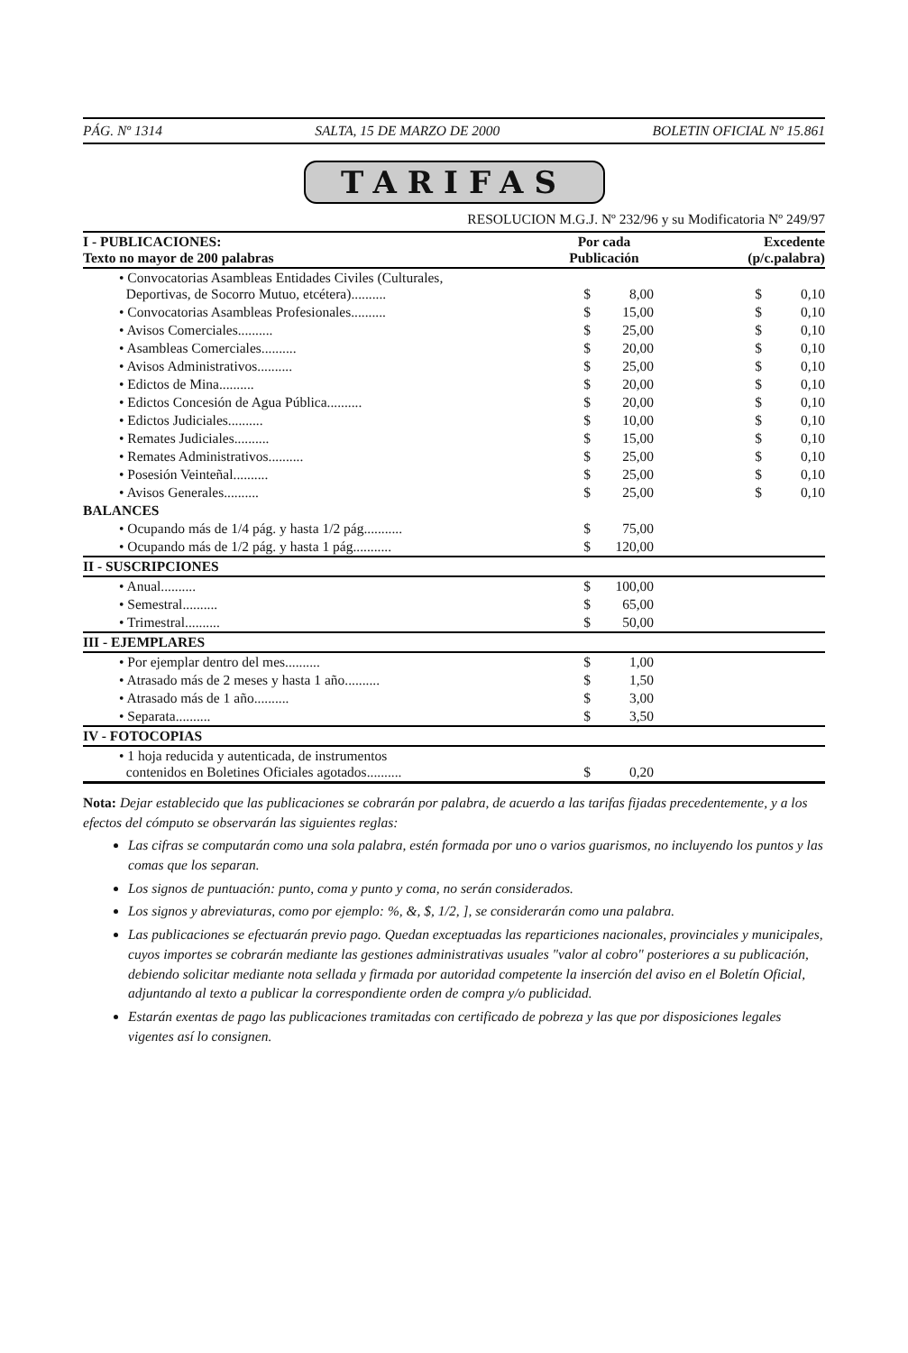PÁG. Nº 1314 SALTA, 15 DE MARZO DE 2000 BOLETIN OFICIAL Nº 15.861
TARIFAS
RESOLUCION M.G.J. Nº 232/96 y su Modificatoria Nº 249/97
| I - PUBLICACIONES: Texto no mayor de 200 palabras | Por cada Publicación | | Excedente (p/c.palabra) | |
| --- | --- | --- | --- | --- |
| • Convocatorias Asambleas Entidades Civiles (Culturales, Deportivas, de Socorro Mutuo, etcétera).......... | $ | 8,00 | $ | 0,10 |
| • Convocatorias Asambleas Profesionales.......... | $ | 15,00 | $ | 0,10 |
| • Avisos Comerciales.......... | $ | 25,00 | $ | 0,10 |
| • Asambleas Comerciales.......... | $ | 20,00 | $ | 0,10 |
| • Avisos Administrativos.......... | $ | 25,00 | $ | 0,10 |
| • Edictos de Mina.......... | $ | 20,00 | $ | 0,10 |
| • Edictos Concesión de Agua Pública.......... | $ | 20,00 | $ | 0,10 |
| • Edictos Judiciales.......... | $ | 10,00 | $ | 0,10 |
| • Remates Judiciales.......... | $ | 15,00 | $ | 0,10 |
| • Remates Administrativos.......... | $ | 25,00 | $ | 0,10 |
| • Posesión Veinteñal.......... | $ | 25,00 | $ | 0,10 |
| • Avisos Generales.......... | $ | 25,00 | $ | 0,10 |
| BALANCES | | | | |
| • Ocupando más de 1/4 pág. y hasta 1/2 pág........... | $ | 75,00 | | |
| • Ocupando más de 1/2 pág. y hasta 1 pág........... | $ | 120,00 | | |
| II - SUSCRIPCIONES | | | | |
| • Anual.......... | $ | 100,00 | | |
| • Semestral.......... | $ | 65,00 | | |
| • Trimestral.......... | $ | 50,00 | | |
| III - EJEMPLARES | | | | |
| • Por ejemplar dentro del mes.......... | $ | 1,00 | | |
| • Atrasado más de 2 meses y hasta 1 año.......... | $ | 1,50 | | |
| • Atrasado más de 1 año.......... | $ | 3,00 | | |
| • Separata.......... | $ | 3,50 | | |
| IV - FOTOCOPIAS | | | | |
| • 1 hoja reducida y autenticada, de instrumentos contenidos en Boletines Oficiales agotados.......... | $ | 0,20 | | |
Nota: Dejar establecido que las publicaciones se cobrarán por palabra, de acuerdo a las tarifas fijadas precedentemente, y a los efectos del cómputo se observarán las siguientes reglas:
Las cifras se computarán como una sola palabra, estén formada por uno o varios guarismos, no incluyendo los puntos y las comas que los separan.
Los signos de puntuación: punto, coma y punto y coma, no serán considerados.
Los signos y abreviaturas, como por ejemplo: %, &, $, 1/2, ], se considerarán como una palabra.
Las publicaciones se efectuarán previo pago. Quedan exceptuadas las reparticiones nacionales, provinciales y municipales, cuyos importes se cobrarán mediante las gestiones administrativas usuales "valor al cobro" posteriores a su publicación, debiendo solicitar mediante nota sellada y firmada por autoridad competente la inserción del aviso en el Boletín Oficial, adjuntando al texto a publicar la correspondiente orden de compra y/o publicidad.
Estarán exentas de pago las publicaciones tramitadas con certificado de pobreza y las que por disposiciones legales vigentes así lo consignen.